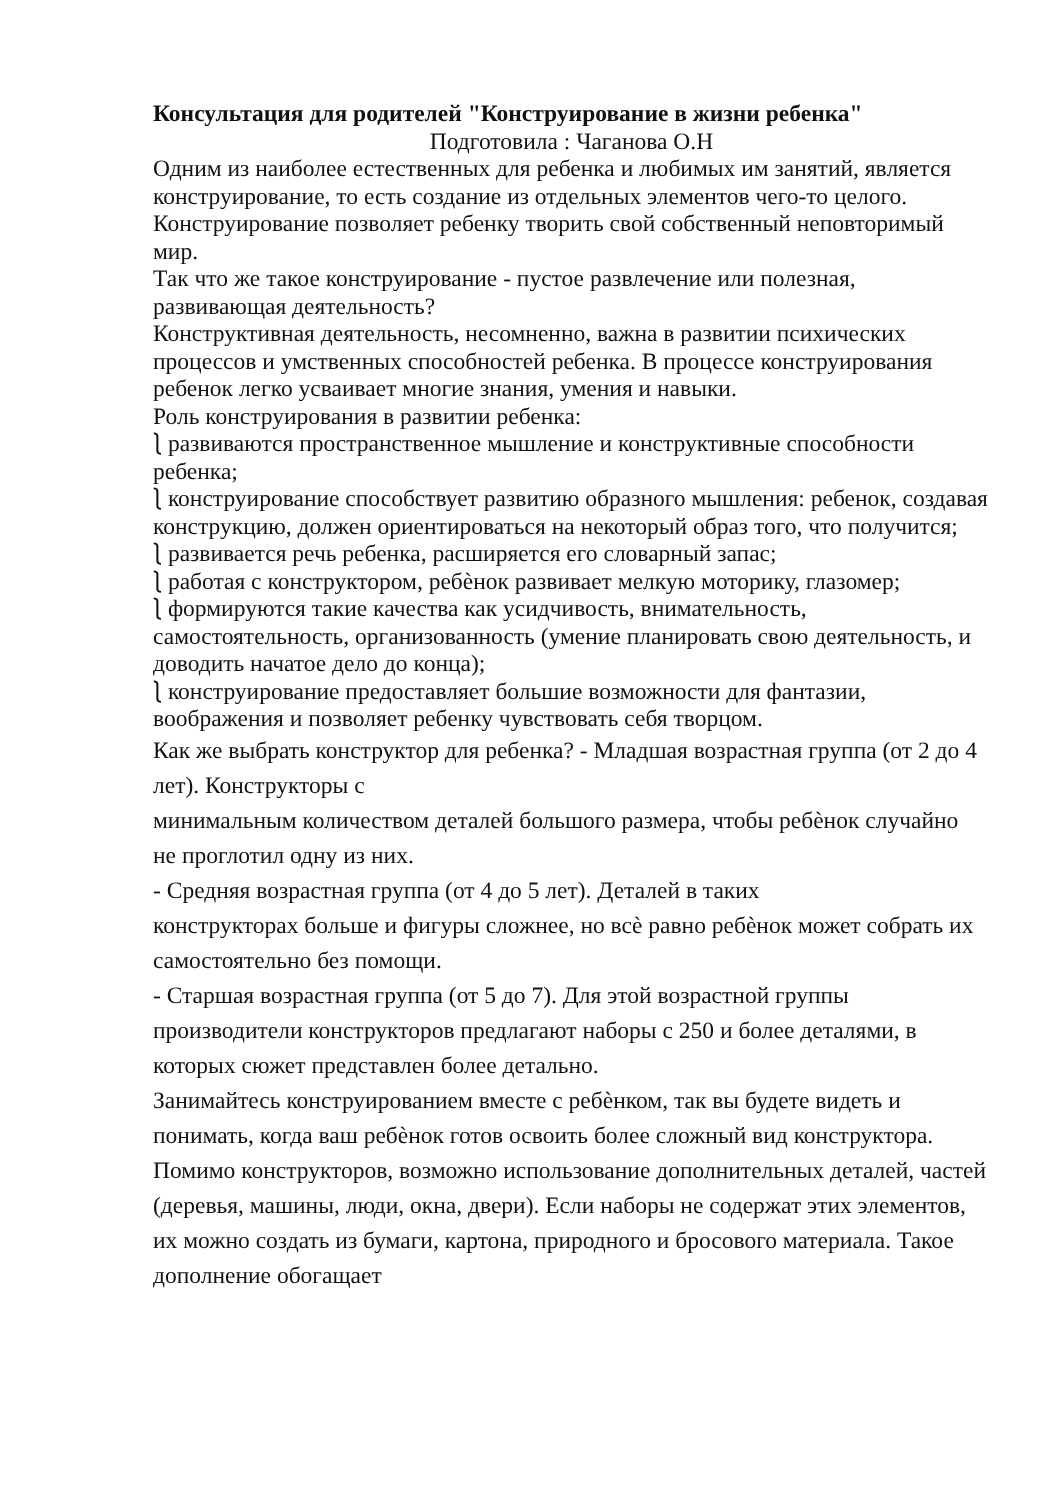Консультация для родителей "Конструирование в жизни ребенка"
Подготовила : Чаганова О.Н
Одним из наиболее естественных для ребенка и любимых им занятий, является конструирование, то есть создание из отдельных элементов чего-то целого. Конструирование позволяет ребенку творить свой собственный неповторимый мир.
Так что же такое конструирование - пустое развлечение или полезная, развивающая деятельность?
Конструктивная деятельность, несомненно, важна в развитии психических процессов и умственных способностей ребенка. В процессе конструирования ребенок легко усваивает многие знания, умения и навыки.
Роль конструирования в развитии ребенка:
⎱ развиваются пространственное мышление и конструктивные способности ребенка;
⎱ конструирование способствует развитию образного мышления: ребенок, создавая конструкцию, должен ориентироваться на некоторый образ того, что получится;
⎱ развивается речь ребенка, расширяется его словарный запас;
⎱ работая с конструктором, ребѐнок развивает мелкую моторику, глазомер;
⎱ формируются такие качества как усидчивость, внимательность, самостоятельность, организованность (умение планировать свою деятельность, и доводить начатое дело до конца);
⎱ конструирование предоставляет большие возможности для фантазии, воображения и позволяет ребенку чувствовать себя творцом.
Как же выбрать конструктор для ребенка? - Младшая возрастная группа (от 2 до 4 лет). Конструкторы с
минимальным количеством деталей большого размера, чтобы ребѐнок случайно
не проглотил одну из них.
- Средняя возрастная группа (от 4 до 5 лет). Деталей в таких
конструкторах больше и фигуры сложнее, но всѐ равно ребѐнок может собрать их
самостоятельно без помощи.
- Старшая возрастная группа (от 5 до 7). Для этой возрастной группы производители конструкторов предлагают наборы с 250 и более деталями, в которых сюжет представлен более детально.
Занимайтесь конструированием вместе с ребѐнком, так вы будете видеть и понимать, когда ваш ребѐнок готов освоить более сложный вид конструктора. Помимо конструкторов, возможно использование дополнительных деталей, частей (деревья, машины, люди, окна, двери). Если наборы не содержат этих элементов, их можно создать из бумаги, картона, природного и бросового материала. Такое дополнение обогащает